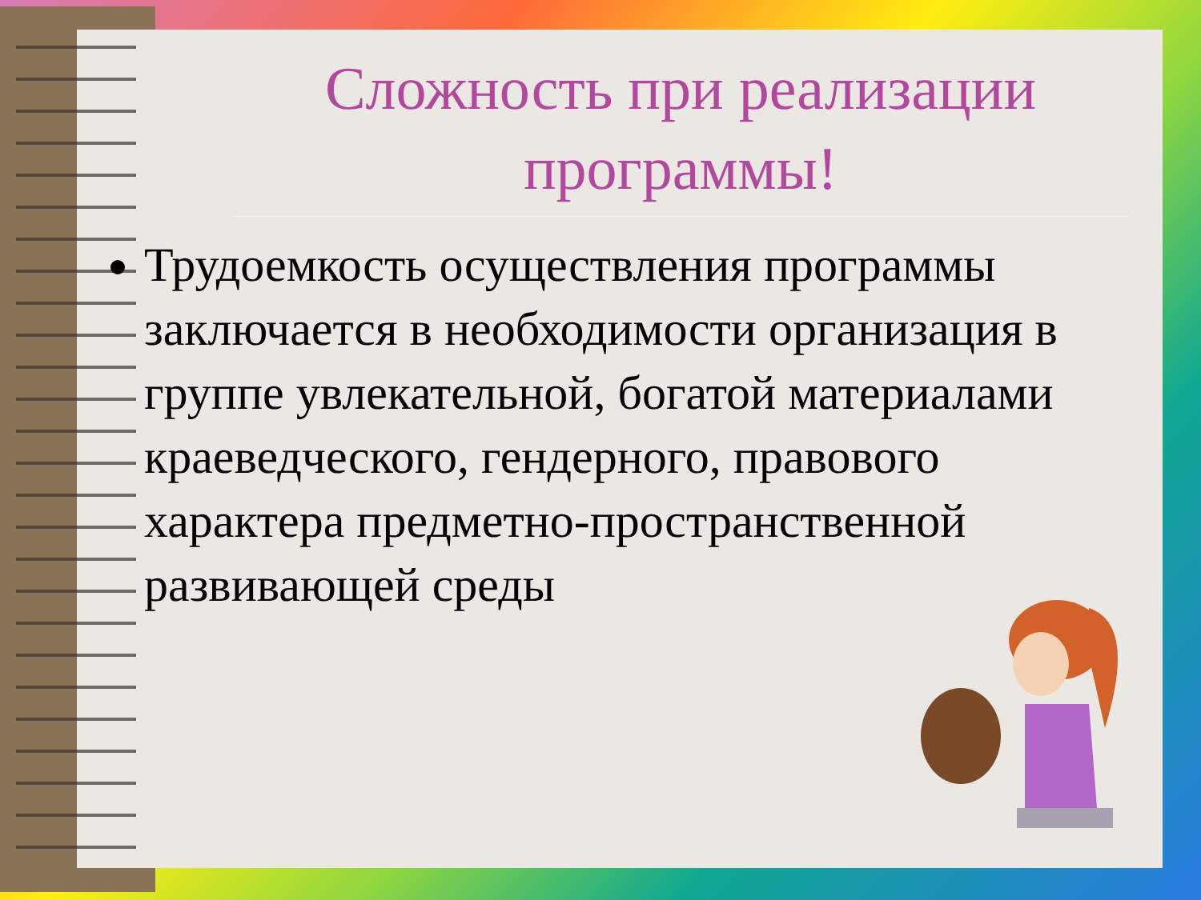Сложность при реализации программы!
Трудоемкость осуществления программы заключается в необходимости организация в группе увлекательной, богатой материалами краеведческого, гендерного, правового характера предметно-пространственной развивающей среды